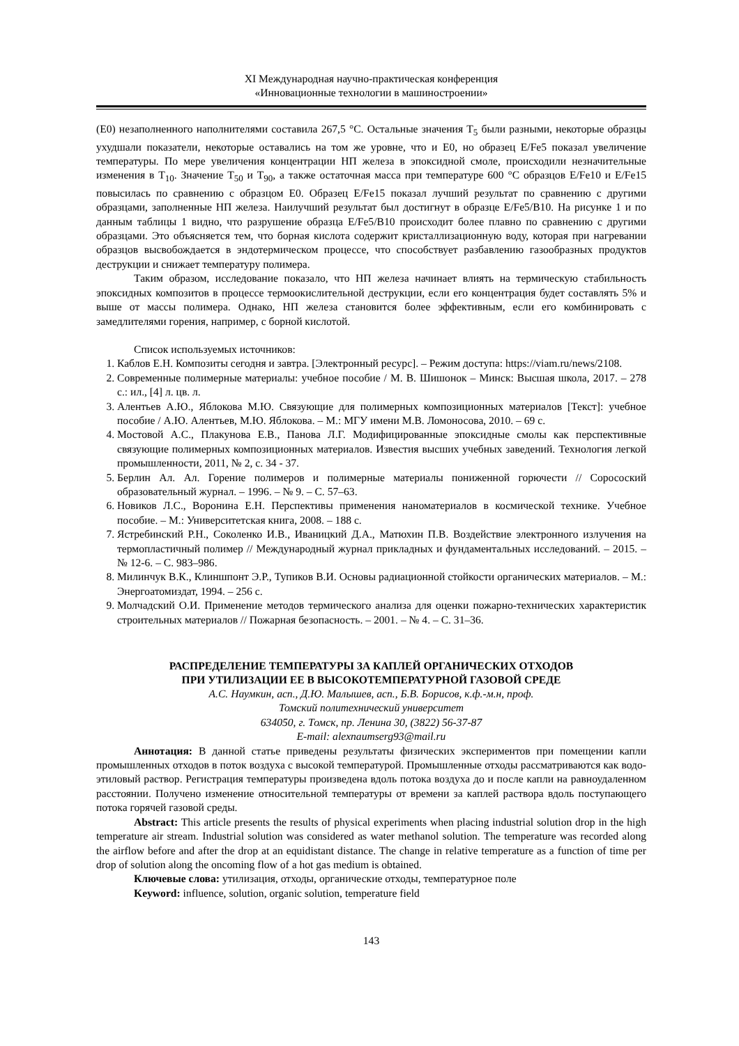XI Международная научно-практическая конференция
«Инновационные технологии в машиностроении»
(Е0) незаполненного наполнителями составила 267,5 °С. Остальные значения T<sub>5</sub> были разными, некоторые образцы ухудшали показатели, некоторые оставались на том же уровне, что и Е0, но образец E/Fe5 показал увеличение температуры. По мере увеличения концентрации НП железа в эпоксидной смоле, происходили незначительные изменения в T<sub>10</sub>. Значение T<sub>50</sub> и T<sub>90</sub>, а также остаточная масса при температуре 600 °С образцов E/Fe10 и E/Fe15 повысилась по сравнению с образцом Е0. Образец E/Fe15 показал лучший результат по сравнению с другими образцами, заполненные НП железа. Наилучший результат был достигнут в образце E/Fe5/B10. На рисунке 1 и по данным таблицы 1 видно, что разрушение образца E/Fe5/B10 происходит более плавно по сравнению с другими образцами. Это объясняется тем, что борная кислота содержит кристаллизационную воду, которая при нагревании образцов высвобождается в эндотермическом процессе, что способствует разбавлению газообразных продуктов деструкции и снижает температуру полимера.
Таким образом, исследование показало, что НП железа начинает влиять на термическую стабильность эпоксидных композитов в процессе термоокислительной деструкции, если его концентрация будет составлять 5% и выше от массы полимера. Однако, НП железа становится более эффективным, если его комбинировать с замедлителями горения, например, с борной кислотой.
Список используемых источников:
1. Каблов Е.Н. Композиты сегодня и завтра. [Электронный ресурс]. – Режим доступа: https://viam.ru/news/2108.
2. Современные полимерные материалы: учебное пособие / М. В. Шишонок – Минск: Высшая школа, 2017. – 278 с.: ил., [4] л. цв. л.
3. Алентьев А.Ю., Яблокова М.Ю. Связующие для полимерных композиционных материалов [Текст]: учебное пособие / А.Ю. Алентьев, М.Ю. Яблокова. – М.: МГУ имени М.В. Ломоносова, 2010. – 69 с.
4. Мостовой А.С., Плакунова Е.В., Панова Л.Г. Модифицированные эпоксидные смолы как перспективные связующие полимерных композиционных материалов. Известия высших учебных заведений. Технология легкой промышленности, 2011, № 2, с. 34 - 37.
5. Берлин Ал. Ал. Горение полимеров и полимерные материалы пониженной горючести // Соросоский образовательный журнал. – 1996. – № 9. – С. 57–63.
6. Новиков Л.С., Воронина Е.Н. Перспективы применения наноматериалов в космической технике. Учебное пособие. – М.: Университетская книга, 2008. – 188 с.
7. Ястребинский Р.Н., Соколенко И.В., Иваницкий Д.А., Матюхин П.В. Воздействие электронного излучения на термопластичный полимер // Международный журнал прикладных и фундаментальных исследований. – 2015. – № 12-6. – С. 983–986.
8. Милинчук В.К., Клиншпонт Э.Р., Тупиков В.И. Основы радиационной стойкости органических материалов. – М.: Энергоатомиздат, 1994. – 256 с.
9. Молчадский О.И. Применение методов термического анализа для оценки пожарно-технических характеристик строительных материалов // Пожарная безопасность. – 2001. – № 4. – С. 31–36.
РАСПРЕДЕЛЕНИЕ ТЕМПЕРАТУРЫ ЗА КАПЛЕЙ ОРГАНИЧЕСКИХ ОТХОДОВ
ПРИ УТИЛИЗАЦИИ ЕЕ В ВЫСОКОТЕМПЕРАТУРНОЙ ГАЗОВОЙ СРЕДЕ
А.С. Наумкин, асп., Д.Ю. Малышев, асп., Б.В. Борисов, к.ф.-м.н, проф.
Томский политехнический университет
634050, г. Томск, пр. Ленина 30, (3822) 56-37-87
E-mail: alexnaumserg93@mail.ru
Аннотация: В данной статье приведены результаты физических экспериментов при помещении капли промышленных отходов в поток воздуха с высокой температурой. Промышленные отходы рассматриваются как водо-этиловый раствор. Регистрация температуры произведена вдоль потока воздуха до и после капли на равноудаленном расстоянии. Получено изменение относительной температуры от времени за каплей раствора вдоль поступающего потока горячей газовой среды.
Abstract: This article presents the results of physical experiments when placing industrial solution drop in the high temperature air stream. Industrial solution was considered as water methanol solution. The temperature was recorded along the airflow before and after the drop at an equidistant distance. The change in relative temperature as a function of time per drop of solution along the oncoming flow of a hot gas medium is obtained.
Ключевые слова: утилизация, отходы, органические отходы, температурное поле
Keyword: influence, solution, organic solution, temperature field
143